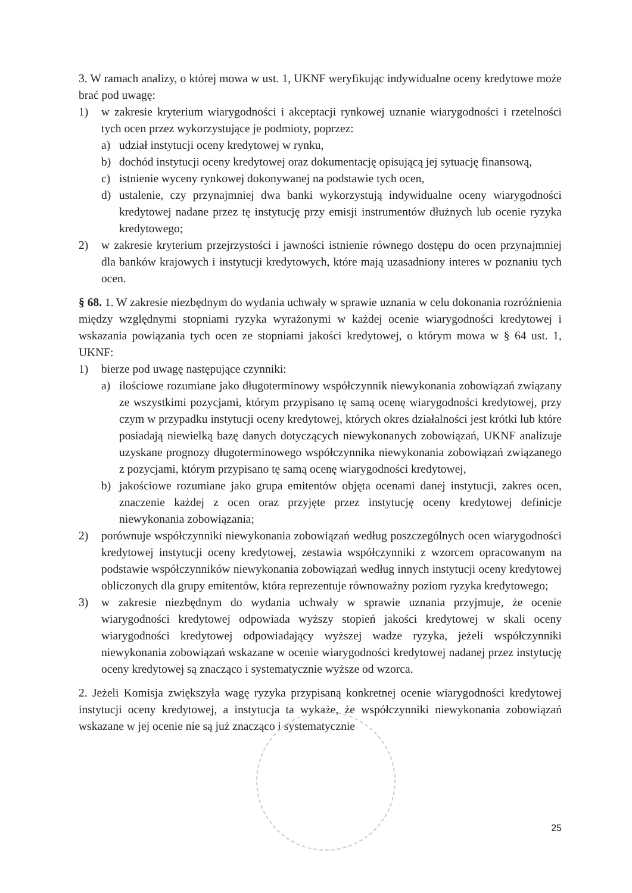3. W ramach analizy, o której mowa w ust. 1, UKNF weryfikując indywidualne oceny kredytowe może brać pod uwagę:
1) w zakresie kryterium wiarygodności i akceptacji rynkowej uznanie wiarygodności i rzetelności tych ocen przez wykorzystujące je podmioty, poprzez:
a) udział instytucji oceny kredytowej w rynku,
b) dochód instytucji oceny kredytowej oraz dokumentację opisującą jej sytuację finansową,
c) istnienie wyceny rynkowej dokonywanej na podstawie tych ocen,
d) ustalenie, czy przynajmniej dwa banki wykorzystują indywidualne oceny wiarygodności kredytowej nadane przez tę instytucję przy emisji instrumentów dłużnych lub ocenie ryzyka kredytowego;
2) w zakresie kryterium przejrzystości i jawności istnienie równego dostępu do ocen przynajmniej dla banków krajowych i instytucji kredytowych, które mają uzasadniony interes w poznaniu tych ocen.
§ 68. 1. W zakresie niezbędnym do wydania uchwały w sprawie uznania w celu dokonania rozróżnienia między względnymi stopniami ryzyka wyrażonymi w każdej ocenie wiarygodności kredytowej i wskazania powiązania tych ocen ze stopniami jakości kredytowej, o którym mowa w § 64 ust. 1, UKNF:
1) bierze pod uwagę następujące czynniki:
a) ilościowe rozumiane jako długoterminowy współczynnik niewykonania zobowiązań związany ze wszystkimi pozycjami, którym przypisano tę samą ocenę wiarygodności kredytowej, przy czym w przypadku instytucji oceny kredytowej, których okres działalności jest krótki lub które posiadają niewielką bazę danych dotyczących niewykonanych zobowiązań, UKNF analizuje uzyskane prognozy długoterminowego współczynnika niewykonania zobowiązań związanego z pozycjami, którym przypisano tę samą ocenę wiarygodności kredytowej,
b) jakościowe rozumiane jako grupa emitentów objęta ocenami danej instytucji, zakres ocen, znaczenie każdej z ocen oraz przyjęte przez instytucję oceny kredytowej definicje niewykonania zobowiązania;
2) porównuje współczynniki niewykonania zobowiązań według poszczególnych ocen wiarygodności kredytowej instytucji oceny kredytowej, zestawia współczynniki z wzorcem opracowanym na podstawie współczynników niewykonania zobowiązań według innych instytucji oceny kredytowej obliczonych dla grupy emitentów, która reprezentuje równoważny poziom ryzyka kredytowego;
3) w zakresie niezbędnym do wydania uchwały w sprawie uznania przyjmuje, że ocenie wiarygodności kredytowej odpowiada wyższy stopień jakości kredytowej w skali oceny wiarygodności kredytowej odpowiadający wyższej wadze ryzyka, jeżeli współczynniki niewykonania zobowiązań wskazane w ocenie wiarygodności kredytowej nadanej przez instytucję oceny kredytowej są znacząco i systematycznie wyższe od wzorca.
2. Jeżeli Komisja zwiększyła wagę ryzyka przypisaną konkretnej ocenie wiarygodności kredytowej instytucji oceny kredytowej, a instytucja ta wykaże, że współczynniki niewykonania zobowiązań wskazane w jej ocenie nie są już znacząco i systematycznie
25